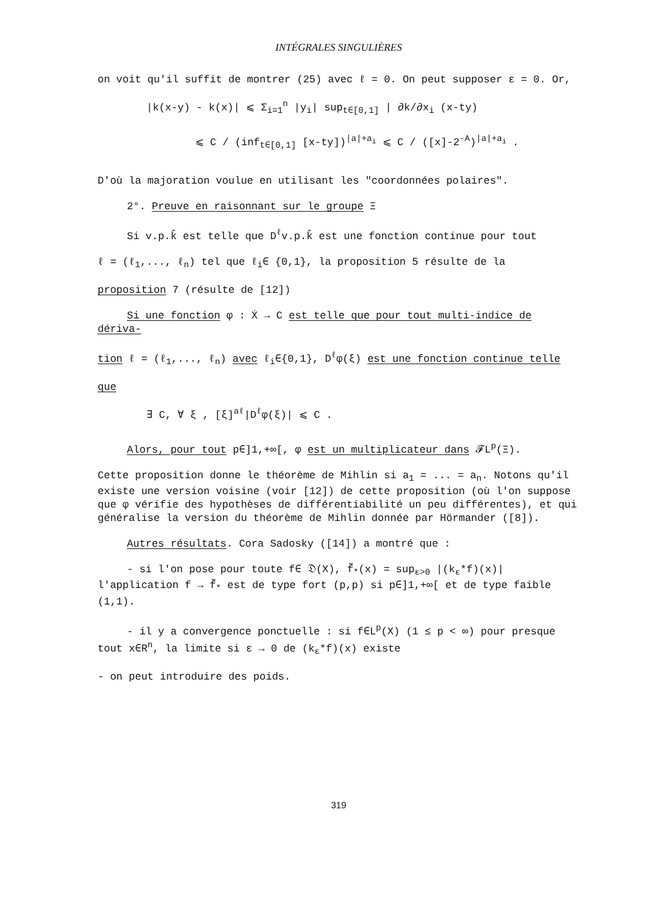INTÉGRALES SINGULIÈRES
on voit qu'il suffit de montrer (25) avec ℓ = 0. On peut supposer ε = 0. Or,
|k(x-y) - k(x)| ⩽ Σ<sub>i=1</sub><sup>n</sup> |y<sub>i</sub>| sup<sub>t∈[0,1]</sub> | ∂k/∂x<sub>i</sub> (x-ty)
⩽ C / (inf<sub>t∈[0,1]</sub> [x-ty])<sup>|a|+a<sub>i</sub></sup> ⩽ C / ([x]-2<sup>-A</sup>)<sup>|a|+a<sub>i</sub></sup> .
D'où la majoration voulue en utilisant les "coordonnées polaires".
2°. Preuve en raisonnant sur le groupe Ξ
Si v.p.k̂ est telle que D<sup>ℓ</sup>v.p.k̂ est une fonction continue pour tout
ℓ = (ℓ<sub>1</sub>,..., ℓ<sub>n</sub>) tel que ℓ<sub>i</sub>∈ {0,1}, la proposition 5 résulte de la
proposition 7 (résulte de [12])
Si une fonction φ : Ẋ → C est telle que pour tout multi-indice de dériva-
tion ℓ = (ℓ<sub>1</sub>,..., ℓ<sub>n</sub>) avec ℓ<sub>i</sub>∈{0,1}, D<sup>ℓ</sup>φ(ξ) est une fonction continue telle
que
∃ C, ∀ ξ , [ξ]<sup>aℓ</sup>|D<sup>ℓ</sup>φ(ξ)| ⩽ C .
Alors, pour tout p∈]1,+∞[, φ est un multiplicateur dans 𝓕L<sup>p</sup>(Ξ).
Cette proposition donne le théorème de Mihlin si a<sub>1</sub> = ... = a<sub>n</sub>. Notons qu'il existe une version voisine (voir [12]) de cette proposition (où l'on suppose que φ vérifie des hypothèses de différentiabilité un peu différentes), et qui généralise la version du théorème de Mihlin donnée par Hörmander ([8]).
Autres résultats. Cora Sadosky ([14]) a montré que :
- si l'on pose pour toute f∈ 𝔇(X), f̃<sub>*</sub>(x) = sup<sub>ε>0</sub> |(k<sub>ε</sub>*f)(x)| l'application f → f̃<sub>*</sub> est de type fort (p,p) si p∈]1,+∞[ et de type faible (1,1).
- il y a convergence ponctuelle : si f∈L<sup>p</sup>(X) (1 ≤ p < ∞) pour presque tout x∈R<sup>n</sup>, la limite si ε → 0 de (k<sub>ε</sub>*f)(x) existe
- on peut introduire des poids.
319